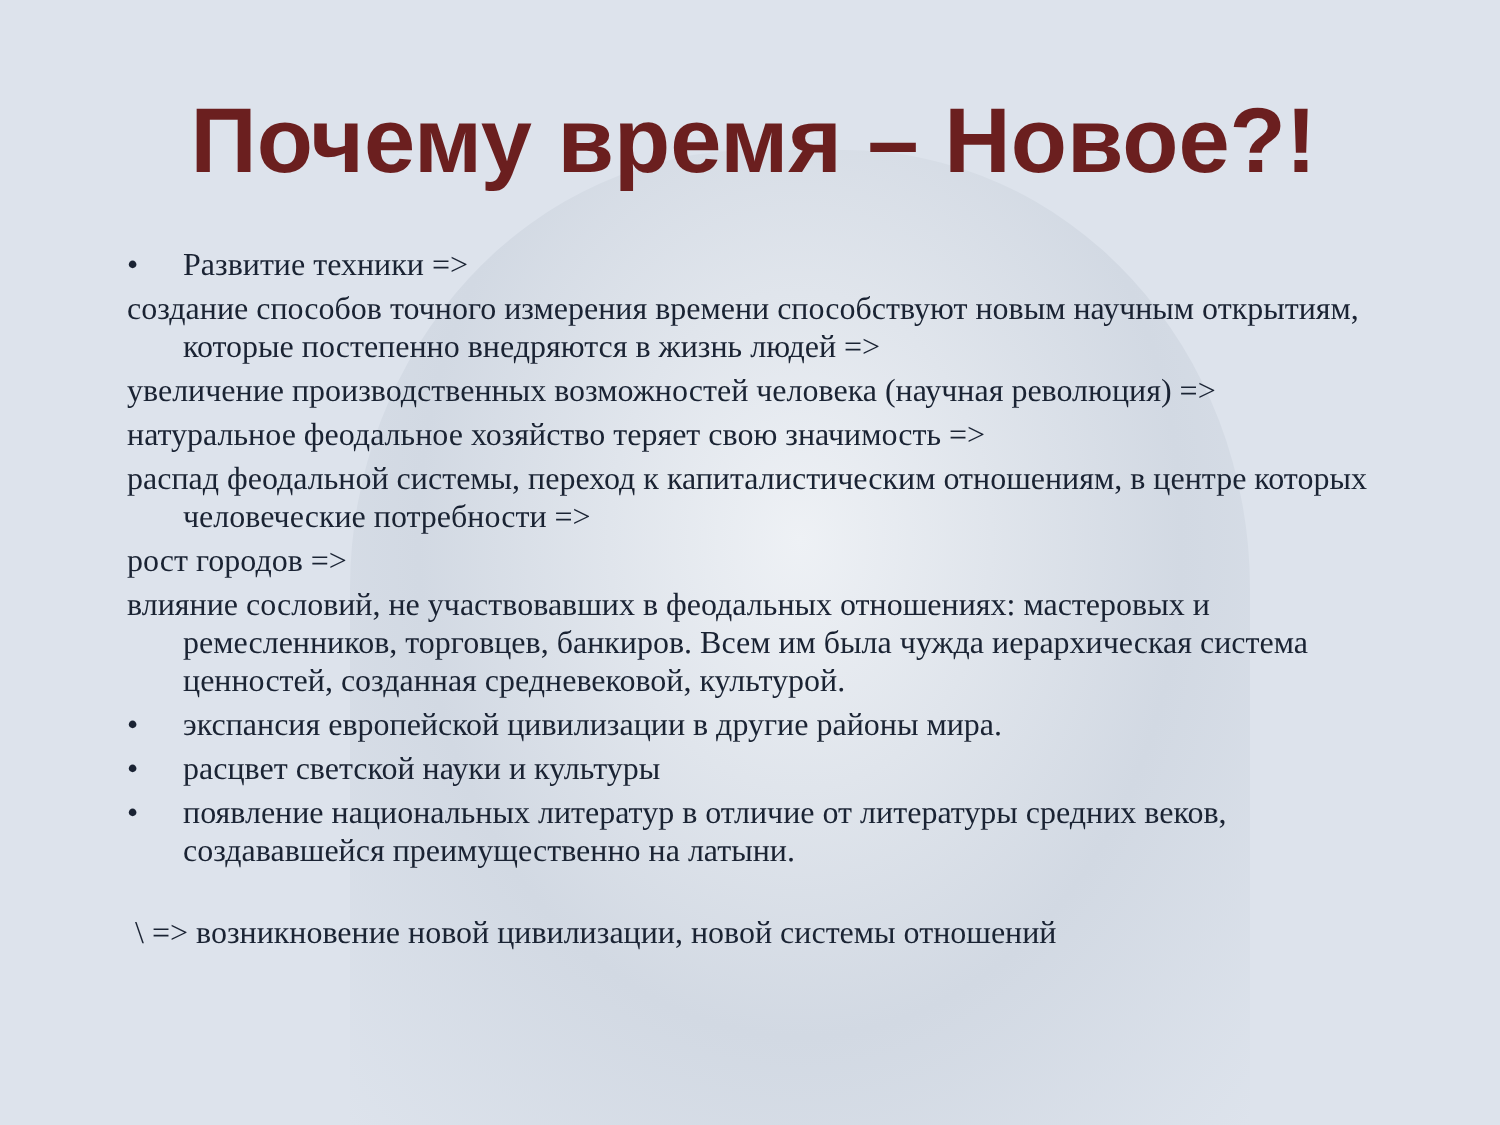Почему время – Новое?!
• Развитие техники =>
создание способов точного измерения времени способствуют новым научным открытиям, которые постепенно внедряются в жизнь людей =>
увеличение производственных возможностей человека (научная революция) =>
натуральное феодальное хозяйство теряет свою значимость =>
распад феодальной системы, переход к капиталистическим отношениям, в центре которых человеческие потребности =>
рост городов =>
влияние сословий, не участвовавших в феодальных отношениях: мастеровых и ремесленников, торговцев, банкиров. Всем им была чужда иерархическая система ценностей, созданная средневековой, культурой.
• экспансия европейской цивилизации в другие районы мира.
• расцвет светской науки и культуры
• появление национальных литератур в отличие от литературы средних веков, создававшейся преимущественно на латыни.
\ => возникновение новой цивилизации, новой системы отношений